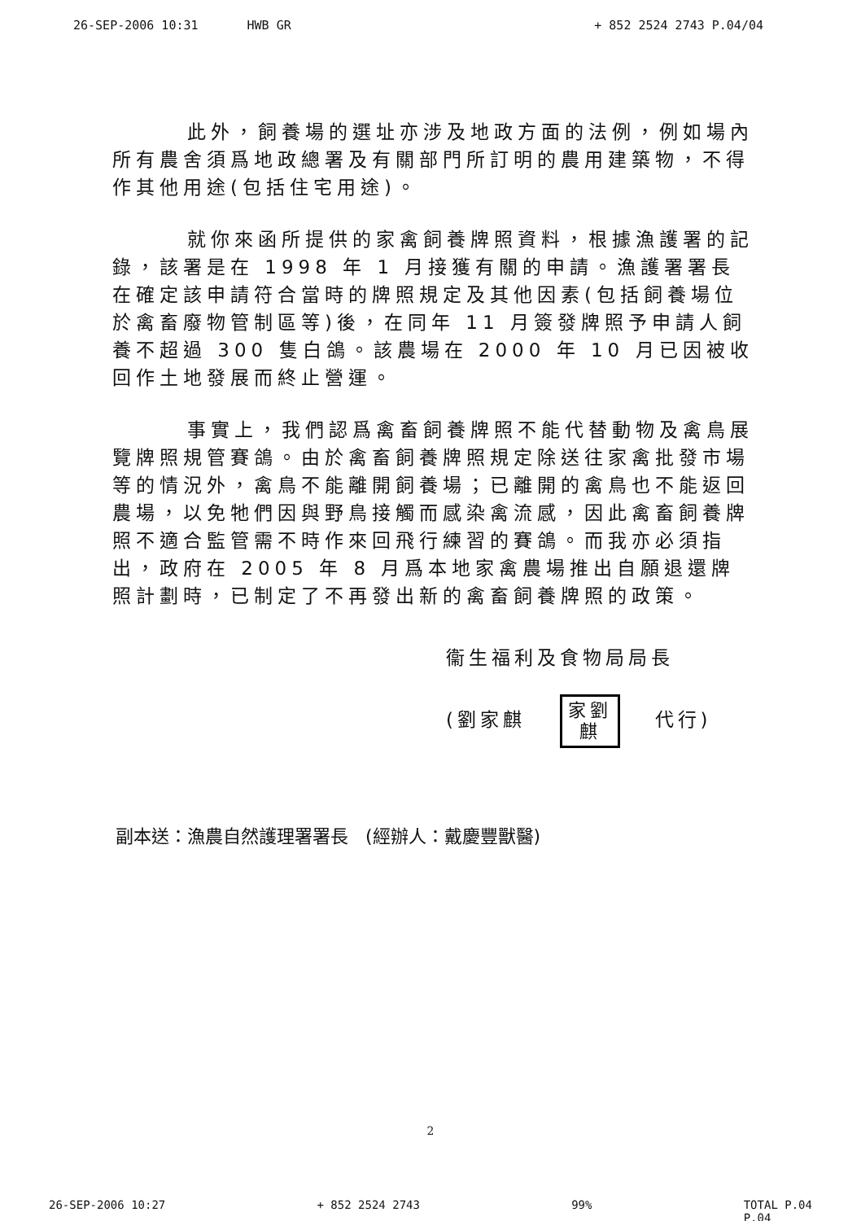26-SEP-2006 10:31 HWB GR + 852 2524 2743 P.04/04
此外，飼養場的選址亦涉及地政方面的法例，例如場內所有農舍須爲地政總署及有關部門所訂明的農用建築物，不得作其他用途(包括住宅用途)。
就你來函所提供的家禽飼養牌照資料，根據漁護署的記錄，該署是在 1998 年 1 月接獲有關的申請。漁護署署長在確定該申請符合當時的牌照規定及其他因素(包括飼養場位於禽畜廢物管制區等)後，在同年 11 月簽發牌照予申請人飼養不超過 300 隻白鴿。該農場在 2000 年 10 月已因被收回作土地發展而終止營運。
事實上，我們認爲禽畜飼養牌照不能代替動物及禽鳥展覽牌照規管賽鴿。由於禽畜飼養牌照規定除送往家禽批發市場等的情況外，禽鳥不能離開飼養場；已離開的禽鳥也不能返回農場，以免牠們因與野鳥接觸而感染禽流感，因此禽畜飼養牌照不適合監管需不時作來回飛行練習的賽鴿。而我亦必須指出，政府在 2005 年 8 月爲本地家禽農場推出自願退還牌照計劃時，已制定了不再發出新的禽畜飼養牌照的政策。
衞生福利及食物局局長
(劉家麒 家劉 麒 代行)
副本送：漁農自然護理署署長 (經辦人：戴慶豐獸醫)
2
26-SEP-2006 10:27 + 852 2524 2743 99% TOTAL P.04
P.04